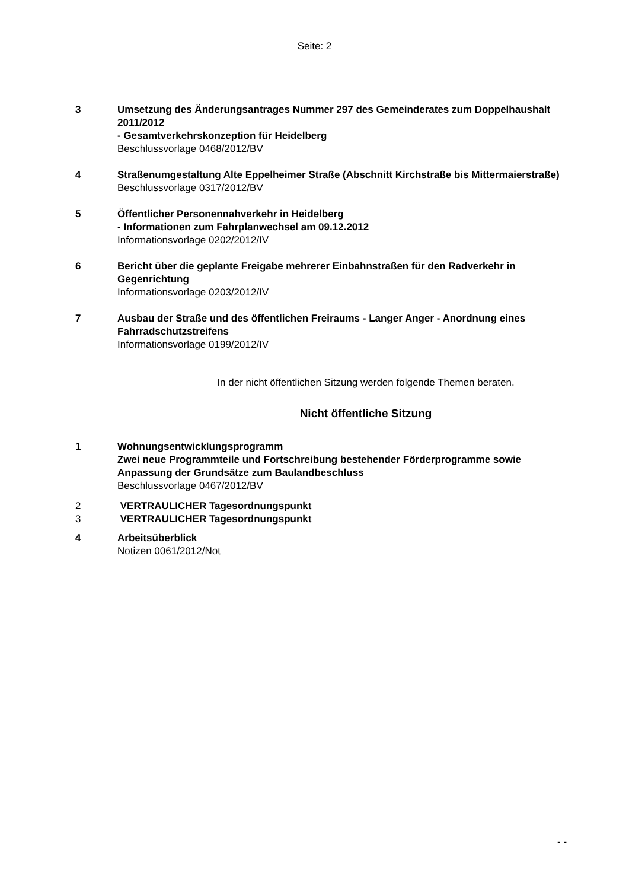Seite: 2
3 Umsetzung des Änderungsantrages Nummer 297 des Gemeinderates zum Doppelhaushalt 2011/2012
- Gesamtverkehrskonzeption für Heidelberg
Beschlussvorlage 0468/2012/BV
4 Straßenumgestaltung Alte Eppelheimer Straße (Abschnitt Kirchstraße bis Mittermaierstraße)
Beschlussvorlage 0317/2012/BV
5 Öffentlicher Personennahverkehr in Heidelberg
- Informationen zum Fahrplanwechsel am 09.12.2012
Informationsvorlage 0202/2012/IV
6 Bericht über die geplante Freigabe mehrerer Einbahnstraßen für den Radverkehr in Gegenrichtung
Informationsvorlage 0203/2012/IV
7 Ausbau der Straße und des öffentlichen Freiraums - Langer Anger - Anordnung eines Fahrradschutzstreifens
Informationsvorlage 0199/2012/IV
In der nicht öffentlichen Sitzung werden folgende Themen beraten.
Nicht öffentliche Sitzung
1 Wohnungsentwicklungsprogramm
Zwei neue Programmteile und Fortschreibung bestehender Förderprogramme sowie Anpassung der Grundsätze zum Baulandbeschluss
Beschlussvorlage 0467/2012/BV
2 VERTRAULICHER Tagesordnungspunkt
3 VERTRAULICHER Tagesordnungspunkt
4 Arbeitsüberblick
Notizen 0061/2012/Not
- -